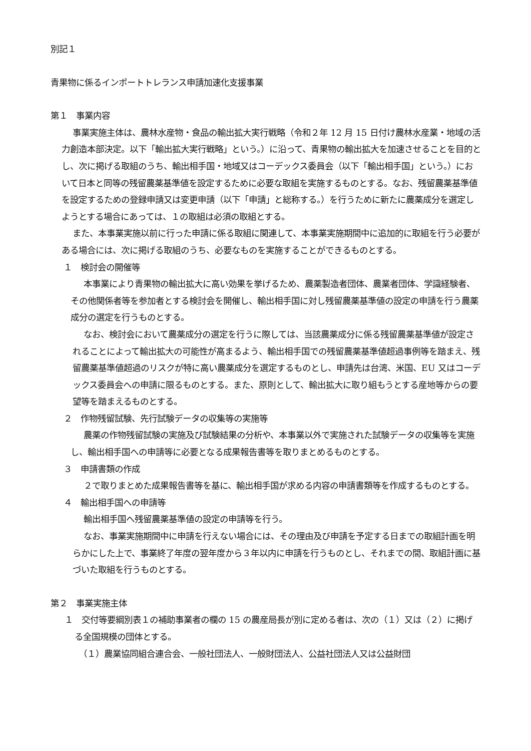別記１
青果物に係るインポートトレランス申請加速化支援事業
第１　事業内容
事業実施主体は、農林水産物・食品の輸出拡大実行戦略（令和２年 12 月 15 日付け農林水産業・地域の活力創造本部決定。以下「輸出拡大実行戦略」という。）に沿って、青果物の輸出拡大を加速させることを目的とし、次に掲げる取組のうち、輸出相手国・地域又はコーデックス委員会（以下「輸出相手国」という。）において日本と同等の残留農薬基準値を設定するために必要な取組を実施するものとする。なお、残留農薬基準値を設定するための登録申請又は変更申請（以下「申請」と総称する。）を行うために新たに農薬成分を選定しようとする場合にあっては、１の取組は必須の取組とする。
また、本事業実施以前に行った申請に係る取組に関連して、本事業実施期間中に追加的に取組を行う必要がある場合には、次に掲げる取組のうち、必要なものを実施することができるものとする。
１　検討会の開催等
本事業により青果物の輸出拡大に高い効果を挙げるため、農薬製造者団体、農業者団体、学識経験者、その他関係者等を参加者とする検討会を開催し、輸出相手国に対し残留農薬基準値の設定の申請を行う農薬成分の選定を行うものとする。
なお、検討会において農薬成分の選定を行うに際しては、当該農薬成分に係る残留農薬基準値が設定されることによって輸出拡大の可能性が高まるよう、輸出相手国での残留農薬基準値超過事例等を踏まえ、残留農薬基準値超過のリスクが特に高い農薬成分を選定するものとし、申請先は台湾、米国、EU 又はコーデックス委員会への申請に限るものとする。また、原則として、輸出拡大に取り組もうとする産地等からの要望等を踏まえるものとする。
２　作物残留試験、先行試験データの収集等の実施等
農薬の作物残留試験の実施及び試験結果の分析や、本事業以外で実施された試験データの収集等を実施し、輸出相手国への申請等に必要となる成果報告書等を取りまとめるものとする。
３　申請書類の作成
２で取りまとめた成果報告書等を基に、輸出相手国が求める内容の申請書類等を作成するものとする。
４　輸出相手国への申請等
輸出相手国へ残留農薬基準値の設定の申請等を行う。
なお、事業実施期間中に申請を行えない場合には、その理由及び申請を予定する日までの取組計画を明らかにした上で、事業終了年度の翌年度から３年以内に申請を行うものとし、それまでの間、取組計画に基づいた取組を行うものとする。
第２　事業実施主体
１　交付等要綱別表１の補助事業者の欄の 15 の農産局長が別に定める者は、次の（１）又は（２）に掲げる全国規模の団体とする。
（１）農業協同組合連合会、一般社団法人、一般財団法人、公益社団法人又は公益財団